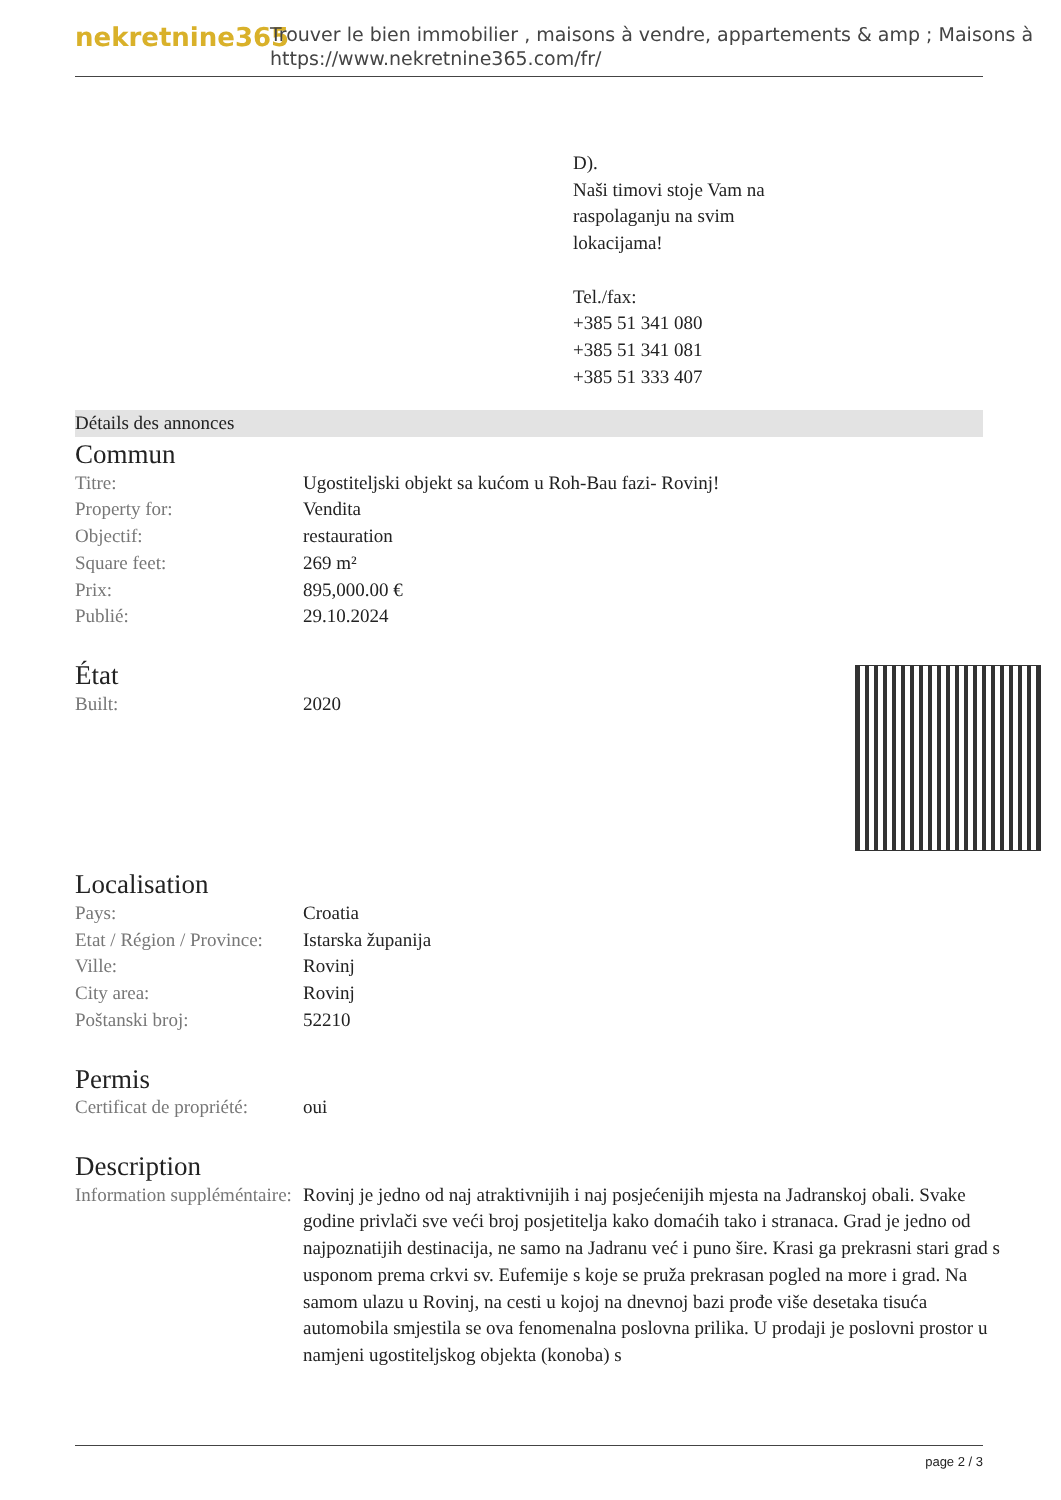nekretnine365
Trouver le bien immobilier , maisons à vendre, appartements & amp ; Maisons à
https://www.nekretnine365.com/fr/
D).
Naši timovi stoje Vam na
raspolaganju na svim
lokacijama!
Tel./fax:
+385 51 341 080
+385 51 341 081
+385 51 333 407
Détails des annonces
Commun
| Titre: | Ugostiteljski objekt sa kućom u Roh-Bau fazi- Rovinj! |
| Property for: | Vendita |
| Objectif: | restauration |
| Square feet: | 269 m² |
| Prix: | 895,000.00 € |
| Publié: | 29.10.2024 |
État
| Built: | 2020 |
Localisation
| Pays: | Croatia |
| Etat / Région / Province: | Istarska županija |
| Ville: | Rovinj |
| City area: | Rovinj |
| Poštanski broj: | 52210 |
Permis
| Certificat de propriété: | oui |
Description
| Information suppléméntaire: | Rovinj je jedno od naj atraktivnijih i naj posjećenijih mjesta na Jadranskoj obali. Svake godine privlači sve veći broj posjetitelja kako domaćih tako i stranaca. Grad je jedno od najpoznatijih destinacija, ne samo na Jadranu već i puno šire. Krasi ga prekrasni stari grad s usponom prema crkvi sv. Eufemije s koje se pruža prekrasan pogled na more i grad. Na samom ulazu u Rovinj, na cesti u kojoj na dnevnoj bazi prođe više desetaka tisuća automobila smjestila se ova fenomenalna poslovna prilika. U prodaji je poslovni prostor u namjeni ugostiteljskog objekta (konoba) s |
page 2 / 3